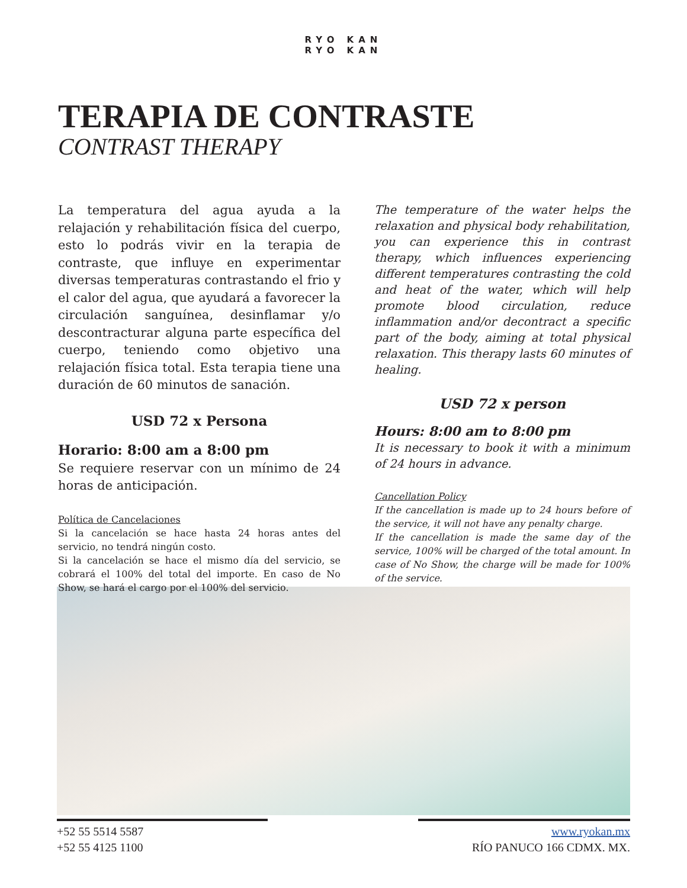RYO KAN
RYO KAN
TERAPIA DE CONTRASTE
CONTRAST THERAPY
La temperatura del agua ayuda a la relajación y rehabilitación física del cuerpo, esto lo podrás vivir en la terapia de contraste, que influye en experimentar diversas temperaturas contrastando el frio y el calor del agua, que ayudará a favorecer la circulación sanguínea, desinflamar y/o descontracturar alguna parte específica del cuerpo, teniendo como objetivo una relajación física total. Esta terapia tiene una duración de 60 minutos de sanación.
USD 72 x Persona
Horario: 8:00 am a 8:00 pm
Se requiere reservar con un mínimo de 24 horas de anticipación.
Política de Cancelaciones
Si la cancelación se hace hasta 24 horas antes del servicio, no tendrá ningún costo.
Si la cancelación se hace el mismo día del servicio, se cobrará el 100% del total del importe. En caso de No Show, se hará el cargo por el 100% del servicio.
The temperature of the water helps the relaxation and physical body rehabilitation, you can experience this in contrast therapy, which influences experiencing different temperatures contrasting the cold and heat of the water, which will help promote blood circulation, reduce inflammation and/or decontract a specific part of the body, aiming at total physical relaxation. This therapy lasts 60 minutes of healing.
USD 72 x person
Hours: 8:00 am to 8:00 pm
It is necessary to book it with a minimum of 24 hours in advance.
Cancellation Policy
If the cancellation is made up to 24 hours before of the service, it will not have any penalty charge.
If the cancellation is made the same day of the service, 100% will be charged of the total amount. In case of No Show, the charge will be made for 100% of the service.
+52 55 5514 5587
+52 55 4125 1100
www.ryokan.mx
RÍO PANUCO 166 CDMX. MX.